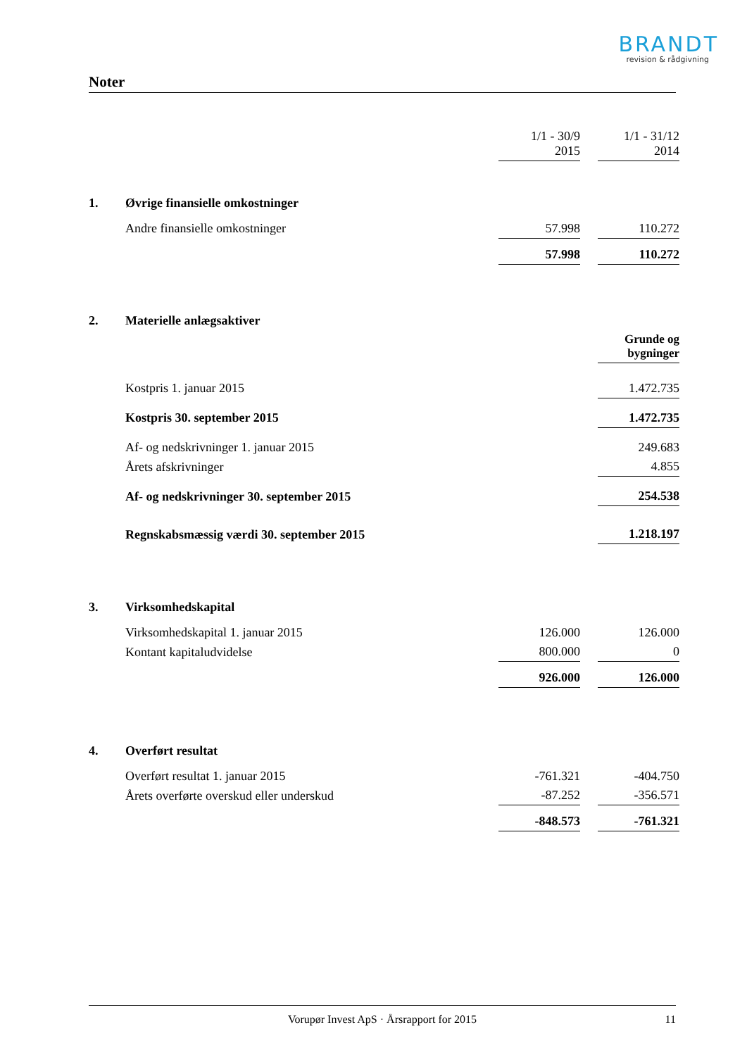BRANDT
revision & rådgivning
Noter
| | | 1/1 - 30/9 2015 | | 1/1 - 31/12 2014 |
| 1. | Øvrige finansielle omkostninger | | | |
| | Andre finansielle omkostninger | 57.998 | | 110.272 |
| | | 57.998 | | 110.272 |
| 2. | Materielle anlægsaktiver | | | |
| | | | | Grunde og bygninger |
| | Kostpris 1. januar 2015 | | | 1.472.735 |
| | Kostpris 30. september 2015 | | | 1.472.735 |
| | Af- og nedskrivninger 1. januar 2015 | | | 249.683 |
| | Årets afskrivninger | | | 4.855 |
| | Af- og nedskrivninger 30. september 2015 | | | 254.538 |
| | Regnskabsmæssig værdi 30. september 2015 | | | 1.218.197 |
| 3. | Virksomhedskapital | | | |
| | Virksomhedskapital 1. januar 2015 | 126.000 | | 126.000 |
| | Kontant kapitaludvidelse | 800.000 | | 0 |
| | | 926.000 | | 126.000 |
| 4. | Overført resultat | | | |
| | Overført resultat 1. januar 2015 | -761.321 | | -404.750 |
| | Årets overførte overskud eller underskud | -87.252 | | -356.571 |
| | | -848.573 | | -761.321 |
Vorupør Invest ApS · Årsrapport for 2015 11